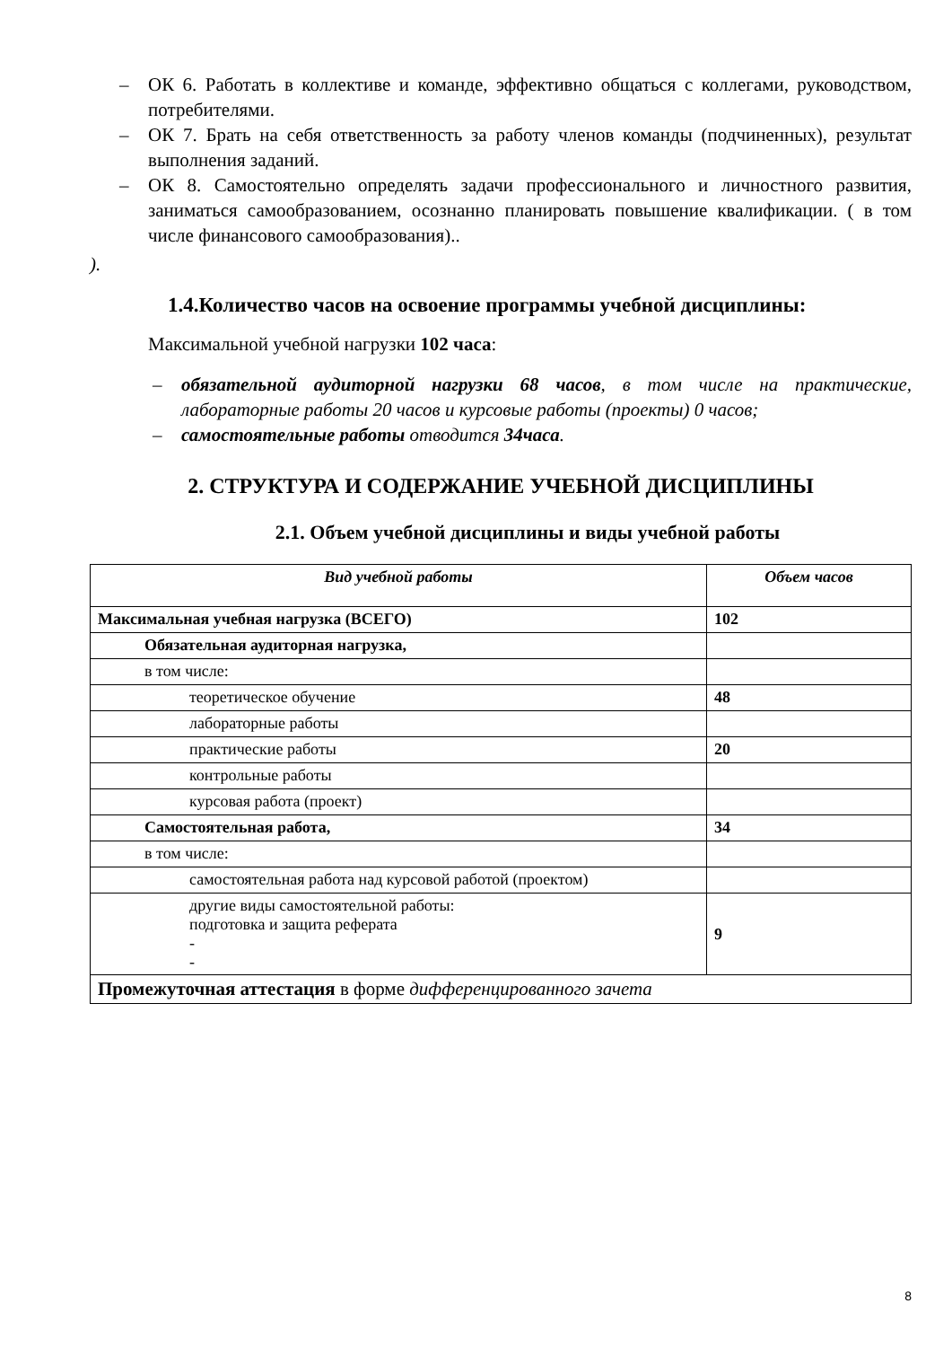– ОК 6. Работать в коллективе и команде, эффективно общаться с коллегами, руководством, потребителями.
– ОК 7. Брать на себя ответственность за работу членов команды (подчиненных), результат выполнения заданий.
– ОК 8. Самостоятельно определять задачи профессионального и личностного развития, заниматься самообразованием, осознанно планировать повышение квалификации. ( в том числе финансового самообразования)..
).
1.4.Количество часов на освоение программы учебной дисциплины:
Максимальной учебной нагрузки 102 часа:
– обязательной аудиторной нагрузки 68 часов, в том числе на практические, лабораторные работы 20 часов и курсовые работы (проекты) 0 часов;
– самостоятельные работы отводится 34часа.
2. СТРУКТУРА И СОДЕРЖАНИЕ УЧЕБНОЙ ДИСЦИПЛИНЫ
2.1. Объем учебной дисциплины и виды учебной работы
| Вид учебной работы | Объем часов |
| Максимальная учебная нагрузка (ВСЕГО) | 102 |
| Обязательная аудиторная нагрузка, | |
| в том числе: | |
| теоретическое обучение | 48 |
| лабораторные работы | |
| практические работы | 20 |
| контрольные работы | |
| курсовая работа (проект) | |
| Самостоятельная работа, | 34 |
| в том числе: | |
| самостоятельная работа над курсовой работой (проектом) | |
| другие виды самостоятельной работы: подготовка и защита реферата - - | 9 |
| Промежуточная аттестация в форме дифференцированного зачета | |
8